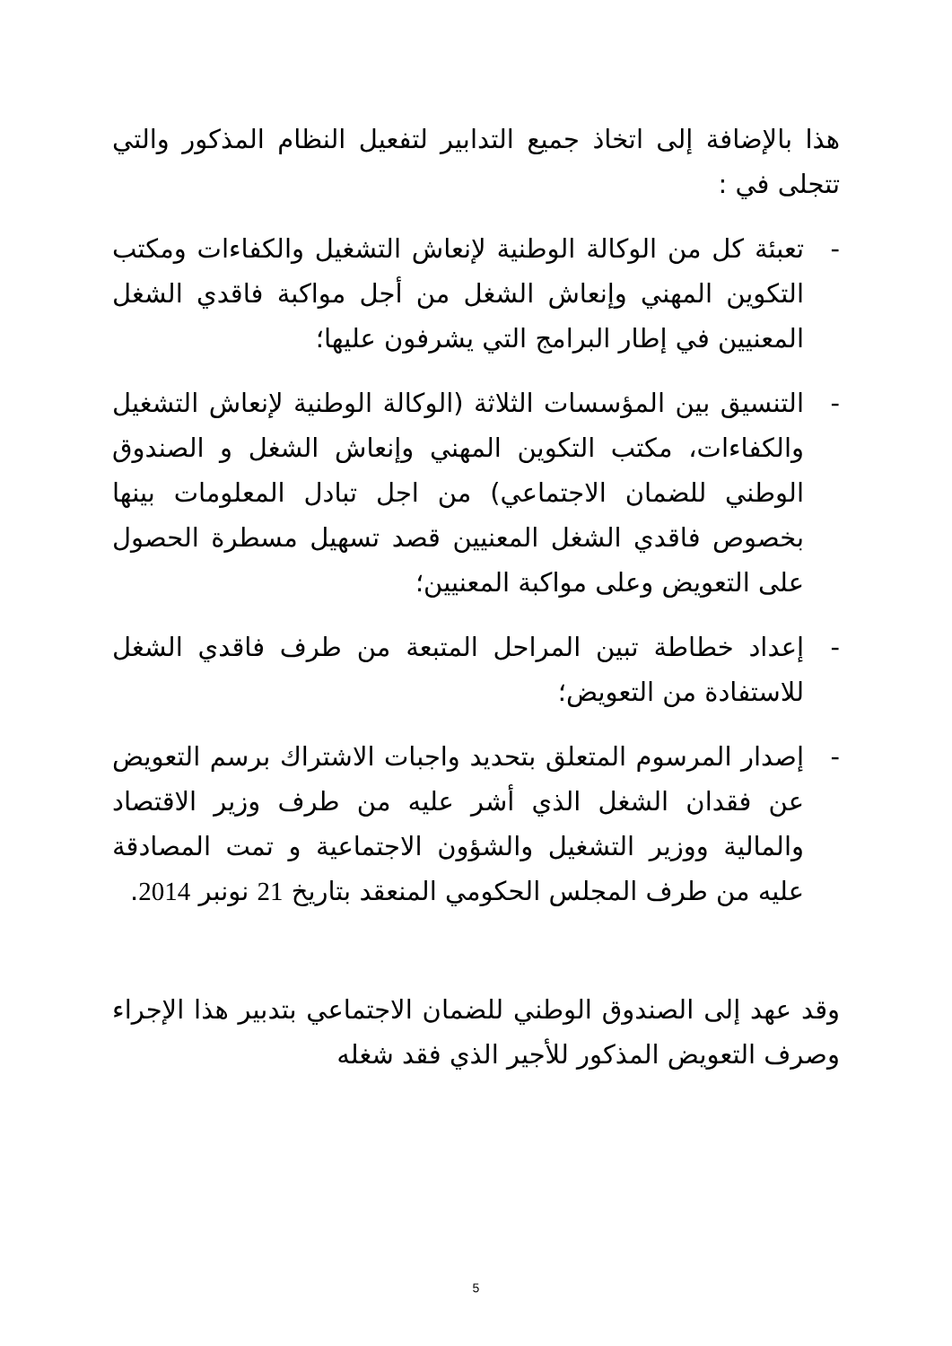هذا بالإضافة إلى اتخاذ جميع التدابير لتفعيل النظام المذكور والتي تتجلى في :
- تعبئة كل من الوكالة الوطنية لإنعاش التشغيل والكفاءات ومكتب التكوين المهني وإنعاش الشغل من أجل مواكبة فاقدي الشغل المعنيين في إطار البرامج التي يشرفون عليها؛
- التنسيق بين المؤسسات الثلاثة (الوكالة الوطنية لإنعاش التشغيل والكفاءات، مكتب التكوين المهني وإنعاش الشغل و الصندوق الوطني للضمان الاجتماعي) من اجل تبادل المعلومات بينها بخصوص فاقدي الشغل المعنيين قصد تسهيل مسطرة الحصول على التعويض وعلى مواكبة المعنيين؛
- إعداد خطاطة تبين المراحل المتبعة من طرف فاقدي الشغل للاستفادة من التعويض؛
- إصدار المرسوم المتعلق بتحديد واجبات الاشتراك برسم التعويض عن فقدان الشغل الذي أشر عليه من طرف وزير الاقتصاد والمالية ووزير التشغيل والشؤون الاجتماعية و تمت المصادقة عليه من طرف المجلس الحكومي المنعقد بتاريخ 21 نونبر 2014.
وقد عهد إلى الصندوق الوطني للضمان الاجتماعي بتدبير هذا الإجراء وصرف التعويض المذكور للأجير الذي فقد شغله
5